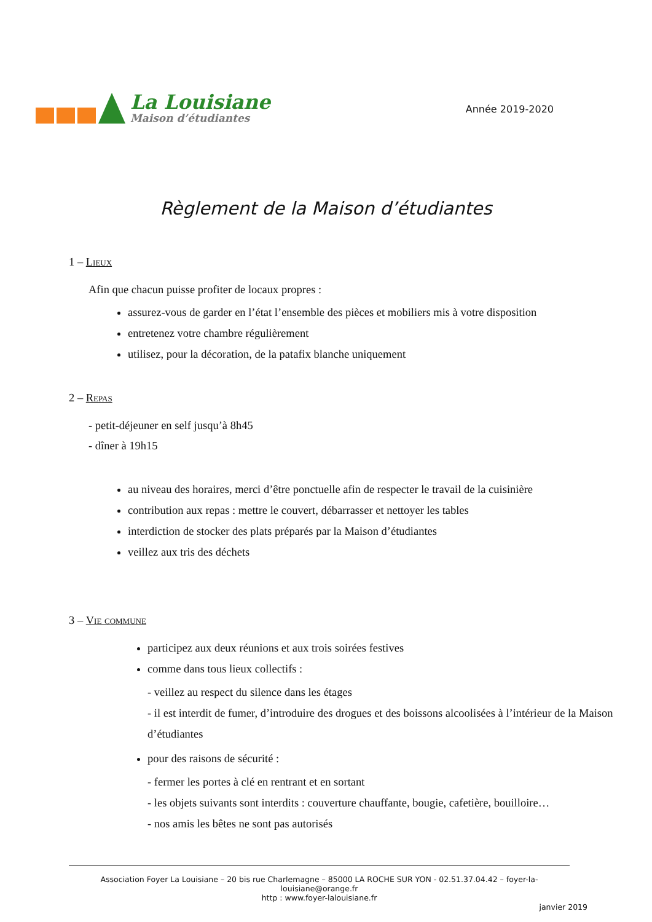La Louisiane
Maison d’étudiantes
Année 2019-2020
Règlement de la Maison d’étudiantes
1 – Lieux
Afin que chacun puisse profiter de locaux propres :
assurez-vous de garder en l’état l’ensemble des pièces et mobiliers mis à votre disposition
entretenez votre chambre régulièrement
utilisez, pour la décoration, de la patafix blanche uniquement
2 – Repas
- petit-déjeuner en self jusqu’à 8h45
- dîner à 19h15
au niveau des horaires, merci d’être ponctuelle afin de respecter le travail de la cuisinière
contribution aux repas : mettre le couvert, débarrasser et nettoyer les tables
interdiction de stocker des plats préparés par la Maison d’étudiantes
veillez aux tris des déchets
3 – Vie commune
participez aux deux réunions et aux trois soirées festives
comme dans tous lieux collectifs :
- veillez au respect du silence dans les étages
- il est interdit de fumer, d’introduire des drogues et des boissons alcoolisées à l’intérieur de la Maison d’étudiantes
pour des raisons de sécurité :
- fermer les portes à clé en rentrant et en sortant
- les objets suivants sont interdits : couverture chauffante, bougie, cafetière, bouilloire…
- nos amis les bêtes ne sont pas autorisés
Association Foyer La Louisiane – 20 bis rue Charlemagne – 85000 LA ROCHE SUR YON - 02.51.37.04.42 – foyer-la-louisiane@orange.fr
http : www.foyer-lalouisiane.fr
janvier 2019